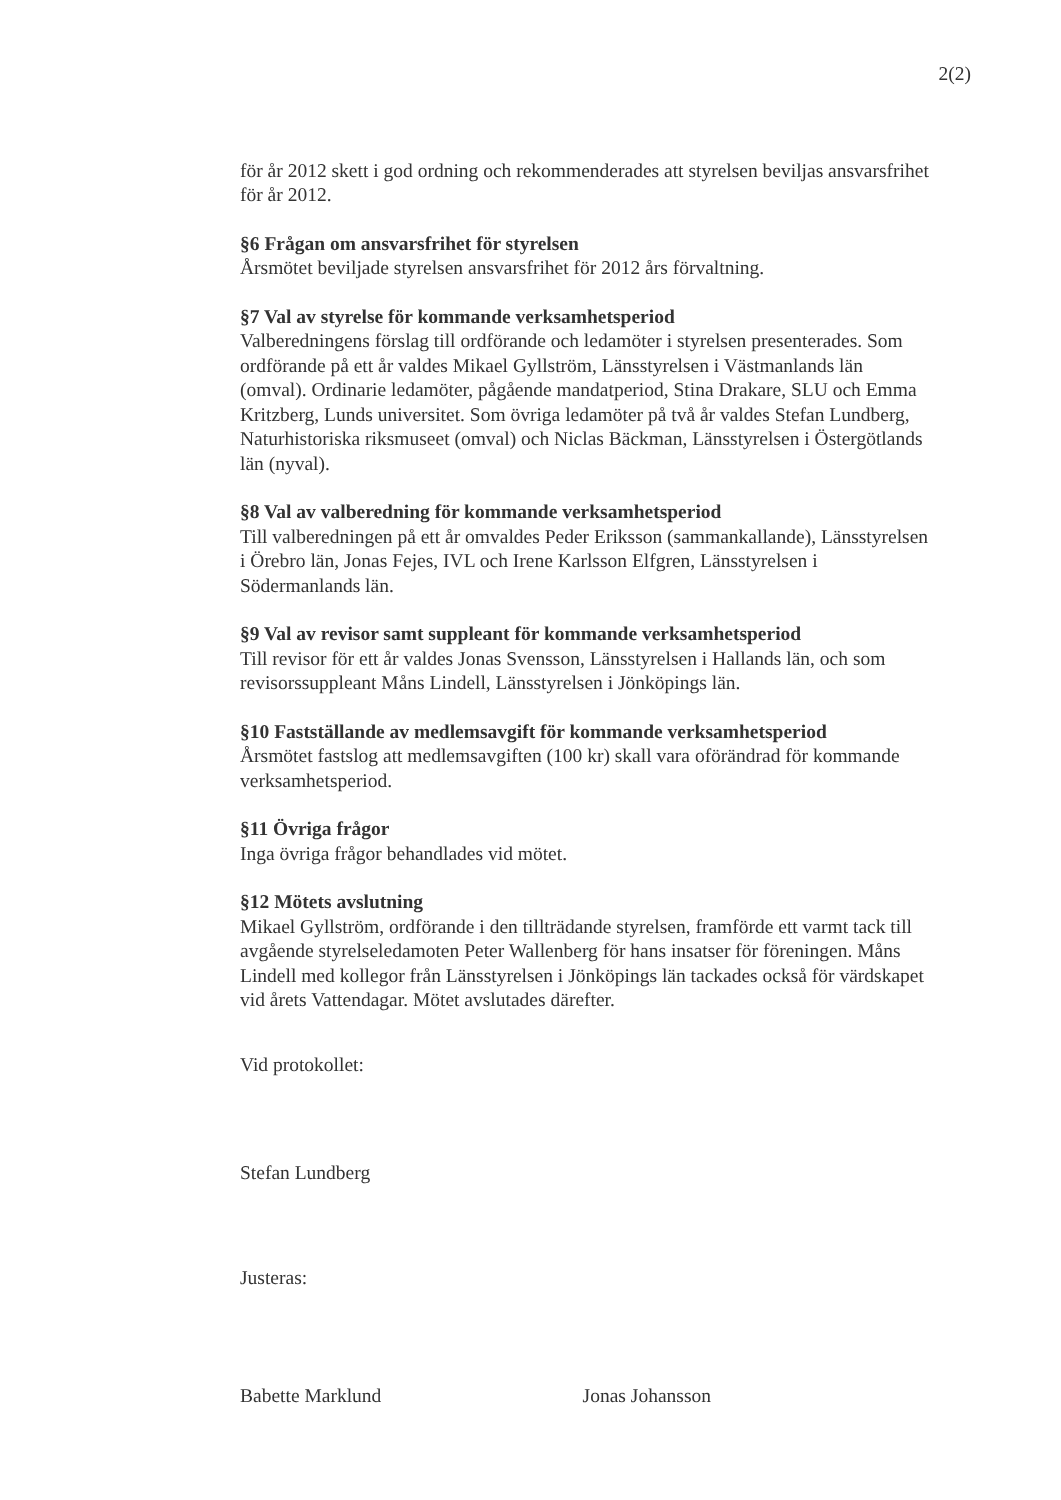2(2)
för år 2012 skett i god ordning och rekommenderades att styrelsen beviljas ansvarsfrihet för år 2012.
§6 Frågan om ansvarsfrihet för styrelsen
Årsmötet beviljade styrelsen ansvarsfrihet för 2012 års förvaltning.
§7 Val av styrelse för kommande verksamhetsperiod
Valberedningens förslag till ordförande och ledamöter i styrelsen presenterades. Som ordförande på ett år valdes Mikael Gyllström, Länsstyrelsen i Västmanlands län (omval). Ordinarie ledamöter, pågående mandatperiod, Stina Drakare, SLU och Emma Kritzberg, Lunds universitet. Som övriga ledamöter på två år valdes Stefan Lundberg, Naturhistoriska riksmuseet (omval) och Niclas Bäckman, Länsstyrelsen i Östergötlands län (nyval).
§8 Val av valberedning för kommande verksamhetsperiod
Till valberedningen på ett år omvaldes Peder Eriksson (sammankallande), Länsstyrelsen i Örebro län, Jonas Fejes, IVL och Irene Karlsson Elfgren, Länsstyrelsen i Södermanlands län.
§9 Val av revisor samt suppleant för kommande verksamhetsperiod
Till revisor för ett år valdes Jonas Svensson, Länsstyrelsen i Hallands län, och som revisorssuppleant Måns Lindell, Länsstyrelsen i Jönköpings län.
§10 Fastställande av medlemsavgift för kommande verksamhetsperiod
Årsmötet fastslog att medlemsavgiften (100 kr) skall vara oförändrad för kommande verksamhetsperiod.
§11 Övriga frågor
Inga övriga frågor behandlades vid mötet.
§12 Mötets avslutning
Mikael Gyllström, ordförande i den tillträdande styrelsen, framförde ett varmt tack till avgående styrelseledamoten Peter Wallenberg för hans insatser för föreningen. Måns Lindell med kollegor från Länsstyrelsen i Jönköpings län tackades också för värdskapet vid årets Vattendagar. Mötet avslutades därefter.
Vid protokollet:
Stefan Lundberg
Justeras:
Babette Marklund Jonas Johansson